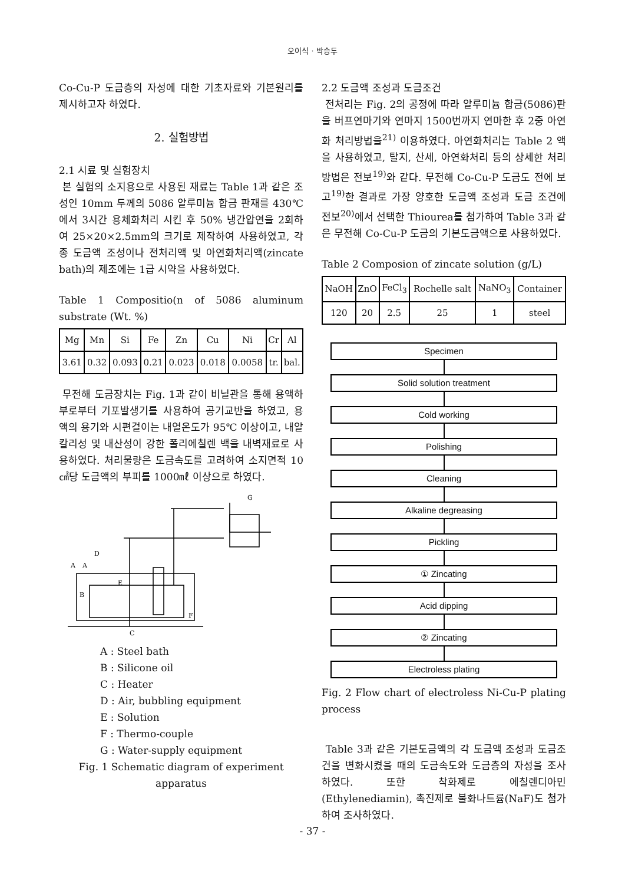오이식 · 박승두
Co-Cu-P 도금층의 자성에 대한 기초자료와 기본원리를 제시하고자 하였다.
2. 실험방법
2.1 시료 및 실험장치
본 실험의 소지용으로 사용된 재료는 Table 1과 같은 조성인 10mm 두께의 5086 알루미늄 합금 판재를 430℃에서 3시간 용체화처리 시킨 후 50% 냉간압연을 2회하여 25×20×2.5mm의 크기로 제작하여 사용하였고, 각종 도금액 조성이나 전처리액 및 아연화처리액(zincate bath)의 제조에는 1급 시약을 사용하였다.
Table 1 Compositio(n of 5086 aluminum substrate (Wt. %)
| Mg | Mn | Si | Fe | Zn | Cu | Ni | Cr | Al |
| --- | --- | --- | --- | --- | --- | --- | --- | --- |
| 3.61 | 0.32 | 0.093 | 0.21 | 0.023 | 0.018 | 0.0058 | tr. | bal. |
무전해 도금장치는 Fig. 1과 같이 비닐관을 통해 용액하부로부터 기포발생기를 사용하여 공기교반을 하였고, 용액의 용기와 시편걸이는 내열온도가 95℃ 이상이고, 내알칼리성 및 내산성이 강한 폴리에칠렌 백을 내벽재료로 사용하였다. 처리물량은 도금속도를 고려하여 소지면적 10㎠당 도금액의 부피를 1000㎖ 이상으로 하였다.
A
A
D
E
B
G
F
C
A : Steel bath
B : Silicone oil
C : Heater
D : Air, bubbling equipment
E : Solution
F : Thermo-couple
G : Water-supply equipment
Fig. 1 Schematic diagram of experiment apparatus
2.2 도금액 조성과 도금조건
전처리는 Fig. 2의 공정에 따라 알루미늄 합금(5086)판을 버프연마기와 연마지 1500번까지 연마한 후 2중 아연화 처리방법을<sup>21)</sup> 이용하였다. 아연화처리는 Table 2 액을 사용하였고, 탈지, 산세, 아연화처리 등의 상세한 처리방법은 전보<sup>19)</sup>와 같다. 무전해 Co-Cu-P 도금도 전에 보고<sup>19)</sup>한 결과로 가장 양호한 도금액 조성과 도금 조건에 전보<sup>20)</sup>에서 선택한 Thiourea를 첨가하여 Table 3과 같은 무전해 Co-Cu-P 도금의 기본도금액으로 사용하였다.
Table 2 Composion of zincate solution (g/L)
| NaOH | ZnO | FeCl<sub>3</sub> | Rochelle salt | NaNO<sub>3</sub> | Container |
| --- | --- | --- | --- | --- | --- |
| 120 | 20 | 2.5 | 25 | 1 | steel |
Specimen
Solid solution treatment
Cold working
Polishing
Cleaning
Alkaline degreasing
Pickling
① Zincating
Acid dipping
② Zincating
Electroless plating
Fig. 2 Flow chart of electroless Ni-Cu-P plating process
Table 3과 같은 기본도금액의 각 도금액 조성과 도금조건을 변화시켰을 때의 도금속도와 도금층의 자성을 조사하였다. 또한 착화제로 에칠렌디아민(Ethylenediamin), 촉진제로 불화나트륨(NaF)도 첨가하여 조사하였다.
- 37 -